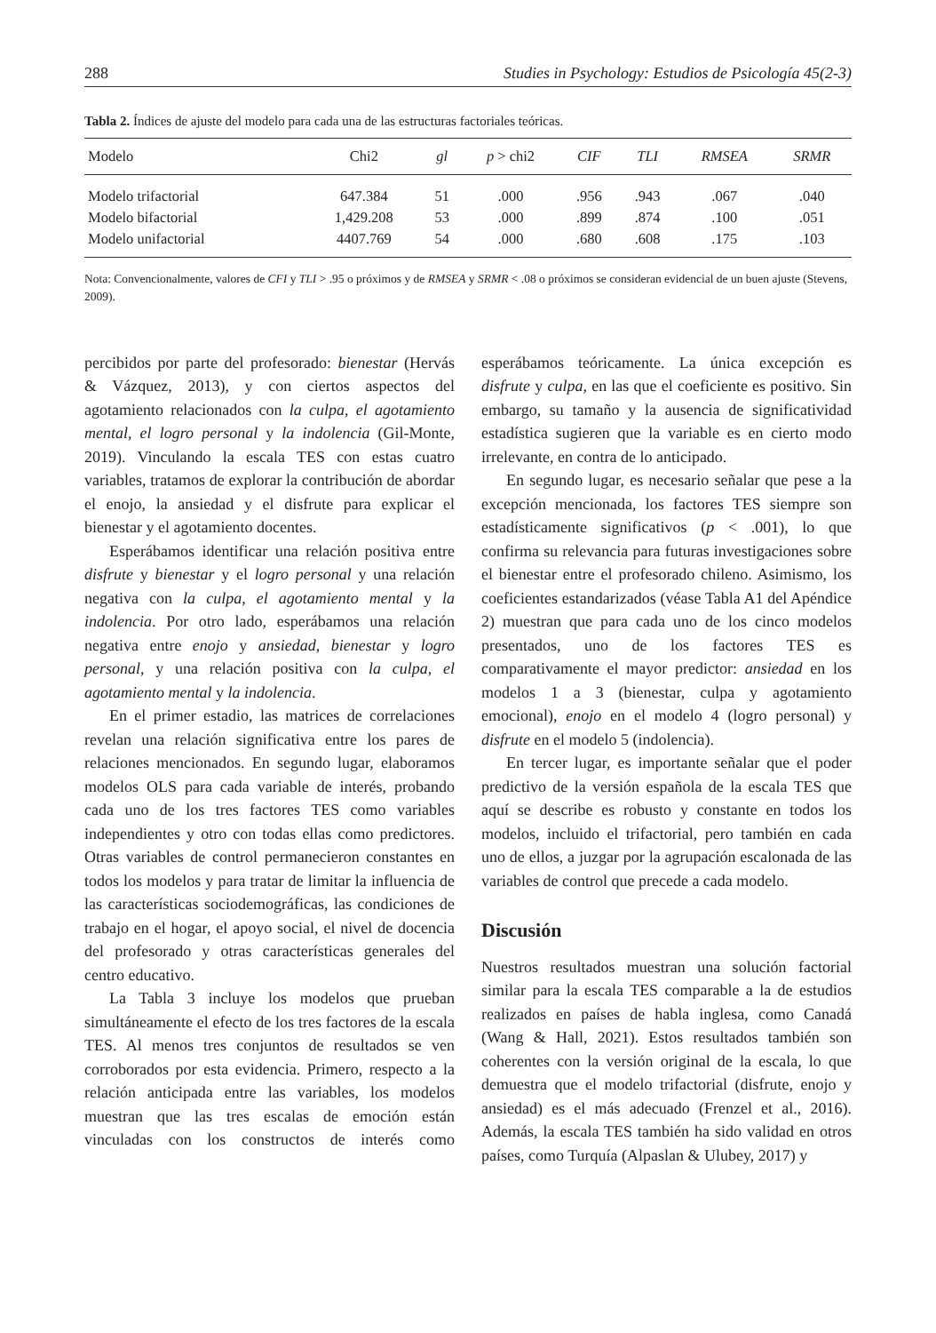288 Studies in Psychology: Estudios de Psicología 45(2-3)
Tabla 2. Índices de ajuste del modelo para cada una de las estructuras factoriales teóricas.
| Modelo | Chi2 | gl | p > chi2 | CIF | TLI | RMSEA | SRMR |
| --- | --- | --- | --- | --- | --- | --- | --- |
| Modelo trifactorial | 647.384 | 51 | .000 | .956 | .943 | .067 | .040 |
| Modelo bifactorial | 1,429.208 | 53 | .000 | .899 | .874 | .100 | .051 |
| Modelo unifactorial | 4407.769 | 54 | .000 | .680 | .608 | .175 | .103 |
Nota: Convencionalmente, valores de CFI y TLI > .95 o próximos y de RMSEA y SRMR < .08 o próximos se consideran evidencial de un buen ajuste (Stevens, 2009).
percibidos por parte del profesorado: bienestar (Hervás & Vázquez, 2013), y con ciertos aspectos del agotamiento relacionados con la culpa, el agotamiento mental, el logro personal y la indolencia (Gil-Monte, 2019). Vinculando la escala TES con estas cuatro variables, tratamos de explorar la contribución de abordar el enojo, la ansiedad y el disfrute para explicar el bienestar y el agotamiento docentes.
Esperábamos identificar una relación positiva entre disfrute y bienestar y el logro personal y una relación negativa con la culpa, el agotamiento mental y la indolencia. Por otro lado, esperábamos una relación negativa entre enojo y ansiedad, bienestar y logro personal, y una relación positiva con la culpa, el agotamiento mental y la indolencia.
En el primer estadio, las matrices de correlaciones revelan una relación significativa entre los pares de relaciones mencionados. En segundo lugar, elaboramos modelos OLS para cada variable de interés, probando cada uno de los tres factores TES como variables independientes y otro con todas ellas como predictores. Otras variables de control permanecieron constantes en todos los modelos y para tratar de limitar la influencia de las características sociodemográficas, las condiciones de trabajo en el hogar, el apoyo social, el nivel de docencia del profesorado y otras características generales del centro educativo.
La Tabla 3 incluye los modelos que prueban simultáneamente el efecto de los tres factores de la escala TES. Al menos tres conjuntos de resultados se ven corroborados por esta evidencia. Primero, respecto a la relación anticipada entre las variables, los modelos muestran que las tres escalas de emoción están vinculadas con los constructos de interés como esperábamos teóricamente. La única excepción es disfrute y culpa, en las que el coeficiente es positivo. Sin embargo, su tamaño y la ausencia de significatividad estadística sugieren que la variable es en cierto modo irrelevante, en contra de lo anticipado.
En segundo lugar, es necesario señalar que pese a la excepción mencionada, los factores TES siempre son estadísticamente significativos (p < .001), lo que confirma su relevancia para futuras investigaciones sobre el bienestar entre el profesorado chileno. Asimismo, los coeficientes estandarizados (véase Tabla A1 del Apéndice 2) muestran que para cada uno de los cinco modelos presentados, uno de los factores TES es comparativamente el mayor predictor: ansiedad en los modelos 1 a 3 (bienestar, culpa y agotamiento emocional), enojo en el modelo 4 (logro personal) y disfrute en el modelo 5 (indolencia).
En tercer lugar, es importante señalar que el poder predictivo de la versión española de la escala TES que aquí se describe es robusto y constante en todos los modelos, incluido el trifactorial, pero también en cada uno de ellos, a juzgar por la agrupación escalonada de las variables de control que precede a cada modelo.
Discusión
Nuestros resultados muestran una solución factorial similar para la escala TES comparable a la de estudios realizados en países de habla inglesa, como Canadá (Wang & Hall, 2021). Estos resultados también son coherentes con la versión original de la escala, lo que demuestra que el modelo trifactorial (disfrute, enojo y ansiedad) es el más adecuado (Frenzel et al., 2016). Además, la escala TES también ha sido validad en otros países, como Turquía (Alpaslan & Ulubey, 2017) y